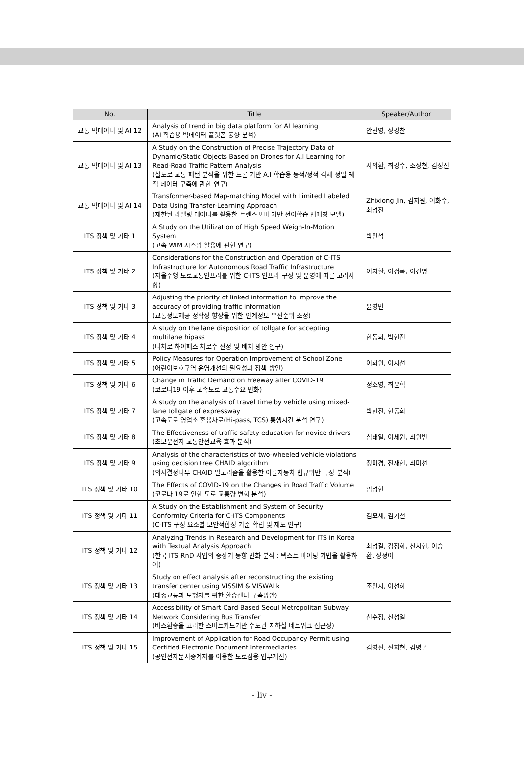| No. | Title | Speaker/Author |
| --- | --- | --- |
| 교통 빅데이터 및 AI 12 | Analysis of trend in big data platform for AI learning (AI 학습용 빅데이터 플랫폼 동향 분석) | 안선영, 장경찬 |
| 교통 빅데이터 및 AI 13 | A Study on the Construction of Precise Trajectory Data of Dynamic/Static Objects Based on Drones for A.I Learning for Read-Road Traffic Pattern Analysis (실도로 교통 패턴 분석을 위한 드론 기반 A.I 학습용 동적/정적 객체 정밀 궤적 데이터 구축에 관한 연구) | 사의환, 최경수, 조성현, 김성진 |
| 교통 빅데이터 및 AI 14 | Transformer-based Map-matching Model with Limited Labeled Data Using Transfer-Learning Approach (제한된 라벨링 데이터를 활용한 트랜스포머 기반 전이학습 맵매칭 모델) | Zhixiong Jin, 김지원, 여화수, 최성진 |
| ITS 정책 및 기타 1 | A Study on the Utilization of High Speed Weigh-In-Motion System (고속 WIM 시스템 활용에 관한 연구) | 박민석 |
| ITS 정책 및 기타 2 | Considerations for the Construction and Operation of C-ITS Infrastructure for Autonomous Road Traffic Infrastructure (자율주행 도로교통인프라를 위한 C-ITS 인프라 구성 및 운영에 따른 고려사항) | 이지환, 이경록, 이건영 |
| ITS 정책 및 기타 3 | Adjusting the priority of linked information to improve the accuracy of providing traffic information (교통정보제공 정확성 향상을 위한 연계정보 우선순위 조정) | 윤영민 |
| ITS 정책 및 기타 4 | A study on the lane disposition of tollgate for accepting multilane hipass (다차로 하이패스 차로수 산정 및 배치 방안 연구) | 한동희, 박현진 |
| ITS 정책 및 기타 5 | Policy Measures for Operation Improvement of School Zone (어린이보호구역 운영개선의 필요성과 정책 방안) | 이희원, 이지선 |
| ITS 정책 및 기타 6 | Change in Traffic Demand on Freeway after COVID-19 (코로나19 이후 고속도로 교통수요 변화) | 정소영, 최윤혁 |
| ITS 정책 및 기타 7 | A study on the analysis of travel time by vehicle using mixed-lane tollgate of expressway (고속도로 영업소 혼용차로(Hi-pass, TCS) 통행시간 분석 연구) | 박현진, 한동희 |
| ITS 정책 및 기타 8 | The Effectiveness of traffic safety education for novice drivers (초보운전자 교통안전교육 효과 분석) | 심태일, 이세원, 최원빈 |
| ITS 정책 및 기타 9 | Analysis of the characteristics of two-wheeled vehicle violations using decision tree CHAID algorithm (의사결정나무 CHAID 알고리즘을 활용한 이륜자동차 법규위반 특성 분석) | 정미경, 전재현, 최미선 |
| ITS 정책 및 기타 10 | The Effects of COVID-19 on the Changes in Road Traffic Volume (코로나 19로 인한 도로 교통량 변화 분석) | 임성한 |
| ITS 정책 및 기타 11 | A Study on the Establishment and System of Security Conformity Criteria for C-ITS Components (C-ITS 구성 요소별 보안적합성 기준 확립 및 제도 연구) | 김모세, 김기천 |
| ITS 정책 및 기타 12 | Analyzing Trends in Research and Development for ITS in Korea with Textual Analysis Approach (한국 ITS RnD 사업의 중장기 동향 변화 분석 : 텍스트 마이닝 기법을 활용하여) | 최성길, 김정화, 신치현, 이승환, 장정아 |
| ITS 정책 및 기타 13 | Study on effect analysis after reconstructing the existing transfer center using VISSIM & VISWALk (대중교통과 보행자를 위한 환승센터 구축방안) | 조민지, 이선하 |
| ITS 정책 및 기타 14 | Accessibility of Smart Card Based Seoul Metropolitan Subway Network Considering Bus Transfer (버스환승을 고려한 스마트카드기반 수도권 지하철 네트워크 접근성) | 신수정, 신성일 |
| ITS 정책 및 기타 15 | Improvement of Application for Road Occupancy Permit using Certified Electronic Document Intermediaries (공인전자문서중계자를 이용한 도로점용 업무개선) | 김영진, 신치현, 김병곤 |
- liv -